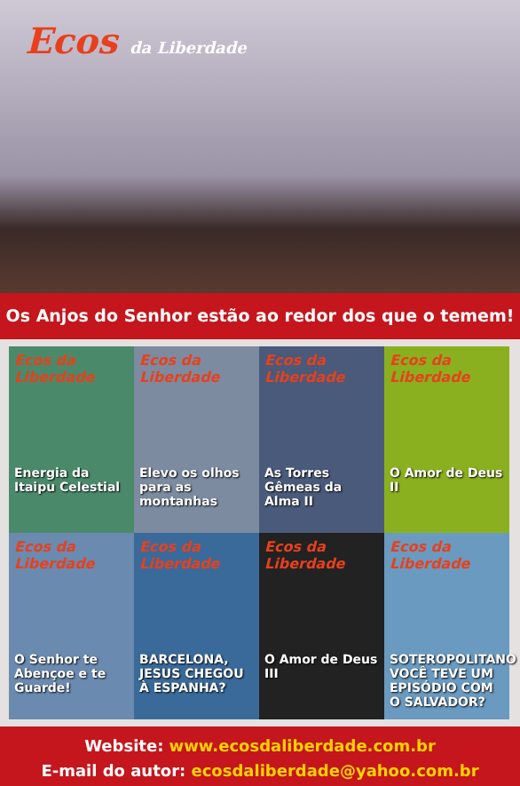Ecos da Liberdade
Os Anjos do Senhor estão ao redor dos que o temem!
Ecos da Liberdade
Energia da Itaipu Celestial
Ecos da Liberdade
Elevo os olhos para as montanhas
Ecos da Liberdade
As Torres Gêmeas da Alma II
Ecos da Liberdade
O Amor de Deus II
Ecos da Liberdade
O Senhor te Abençoe e te Guarde!
Ecos da Liberdade
BARCELONA, JESUS CHEGOU À ESPANHA?
Ecos da Liberdade
O Amor de Deus III
Ecos da Liberdade
SOTEROPOLITANO VOCÊ TEVE UM EPISÓDIO COM O SALVADOR?
Website: www.ecosdaliberdade.com.br
E-mail do autor: ecosdaliberdade@yahoo.com.br